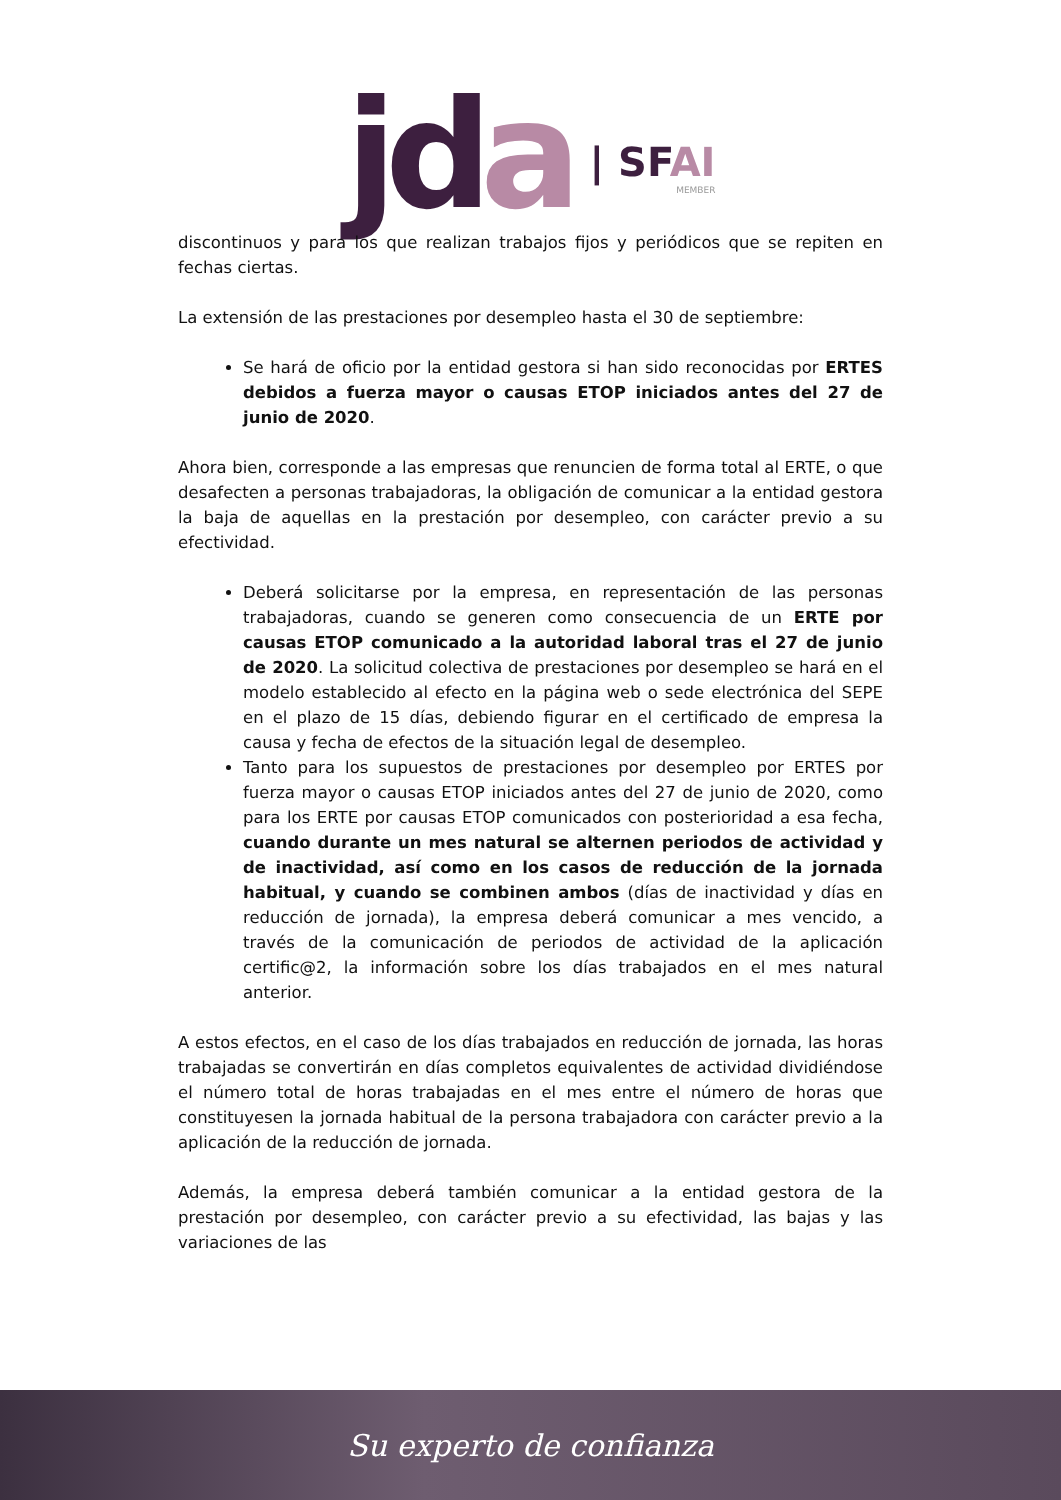jda
| SFAI
MEMBER
discontinuos y para los que realizan trabajos fijos y periódicos que se repiten en fechas ciertas.
La extensión de las prestaciones por desempleo hasta el 30 de septiembre:
Se hará de oficio por la entidad gestora si han sido reconocidas por ERTES debidos a fuerza mayor o causas ETOP iniciados antes del 27 de junio de 2020.
Ahora bien, corresponde a las empresas que renuncien de forma total al ERTE, o que desafecten a personas trabajadoras, la obligación de comunicar a la entidad gestora la baja de aquellas en la prestación por desempleo, con carácter previo a su efectividad.
Deberá solicitarse por la empresa, en representación de las personas trabajadoras, cuando se generen como consecuencia de un ERTE por causas ETOP comunicado a la autoridad laboral tras el 27 de junio de 2020. La solicitud colectiva de prestaciones por desempleo se hará en el modelo establecido al efecto en la página web o sede electrónica del SEPE en el plazo de 15 días, debiendo figurar en el certificado de empresa la causa y fecha de efectos de la situación legal de desempleo.
Tanto para los supuestos de prestaciones por desempleo por ERTES por fuerza mayor o causas ETOP iniciados antes del 27 de junio de 2020, como para los ERTE por causas ETOP comunicados con posterioridad a esa fecha, cuando durante un mes natural se alternen periodos de actividad y de inactividad, así como en los casos de reducción de la jornada habitual, y cuando se combinen ambos (días de inactividad y días en reducción de jornada), la empresa deberá comunicar a mes vencido, a través de la comunicación de periodos de actividad de la aplicación certific@2, la información sobre los días trabajados en el mes natural anterior.
A estos efectos, en el caso de los días trabajados en reducción de jornada, las horas trabajadas se convertirán en días completos equivalentes de actividad dividiéndose el número total de horas trabajadas en el mes entre el número de horas que constituyesen la jornada habitual de la persona trabajadora con carácter previo a la aplicación de la reducción de jornada.
Además, la empresa deberá también comunicar a la entidad gestora de la prestación por desempleo, con carácter previo a su efectividad, las bajas y las variaciones de las
Su experto de confianza